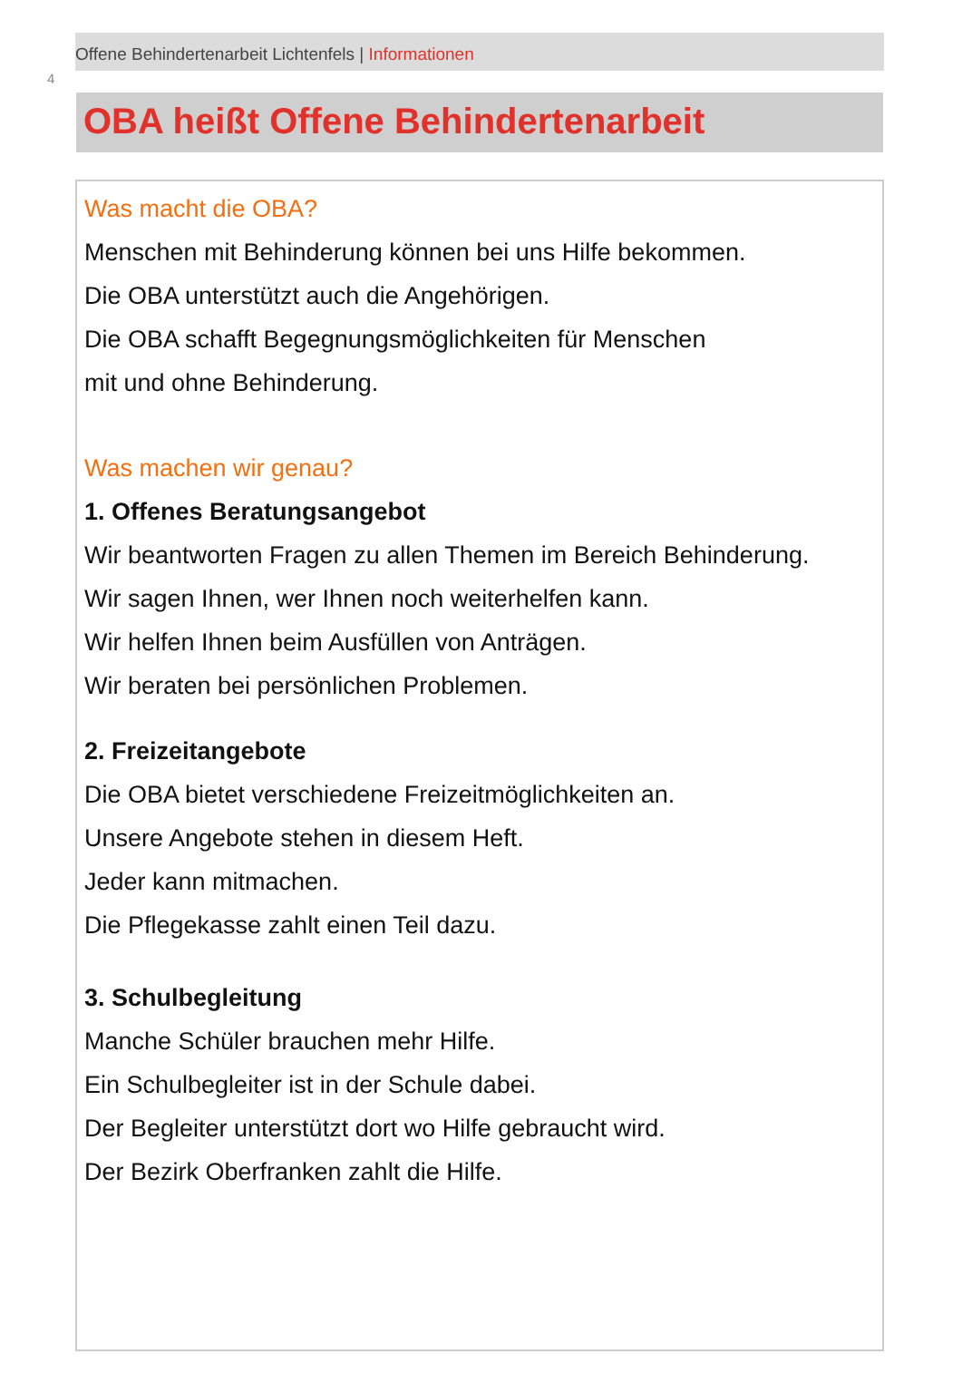4
Offene Behindertenarbeit Lichtenfels | Informationen
OBA heißt Offene Behindertenarbeit
Was macht die OBA?
Menschen mit Behinderung können bei uns Hilfe bekommen.
Die OBA unterstützt auch die Angehörigen.
Die OBA schafft Begegnungsmöglichkeiten für Menschen
mit und ohne Behinderung.
Was machen wir genau?
1. Offenes Beratungsangebot
Wir beantworten Fragen zu allen Themen im Bereich Behinderung.
Wir sagen Ihnen, wer Ihnen noch weiterhelfen kann.
Wir helfen Ihnen beim Ausfüllen von Anträgen.
Wir beraten bei persönlichen Problemen.
2. Freizeitangebote
Die OBA bietet verschiedene Freizeitmöglichkeiten an.
Unsere Angebote stehen in diesem Heft.
Jeder kann mitmachen.
Die Pflegekasse zahlt einen Teil dazu.
3. Schulbegleitung
Manche Schüler brauchen mehr Hilfe.
Ein Schulbegleiter ist in der Schule dabei.
Der Begleiter unterstützt dort wo Hilfe gebraucht wird.
Der Bezirk Oberfranken zahlt die Hilfe.